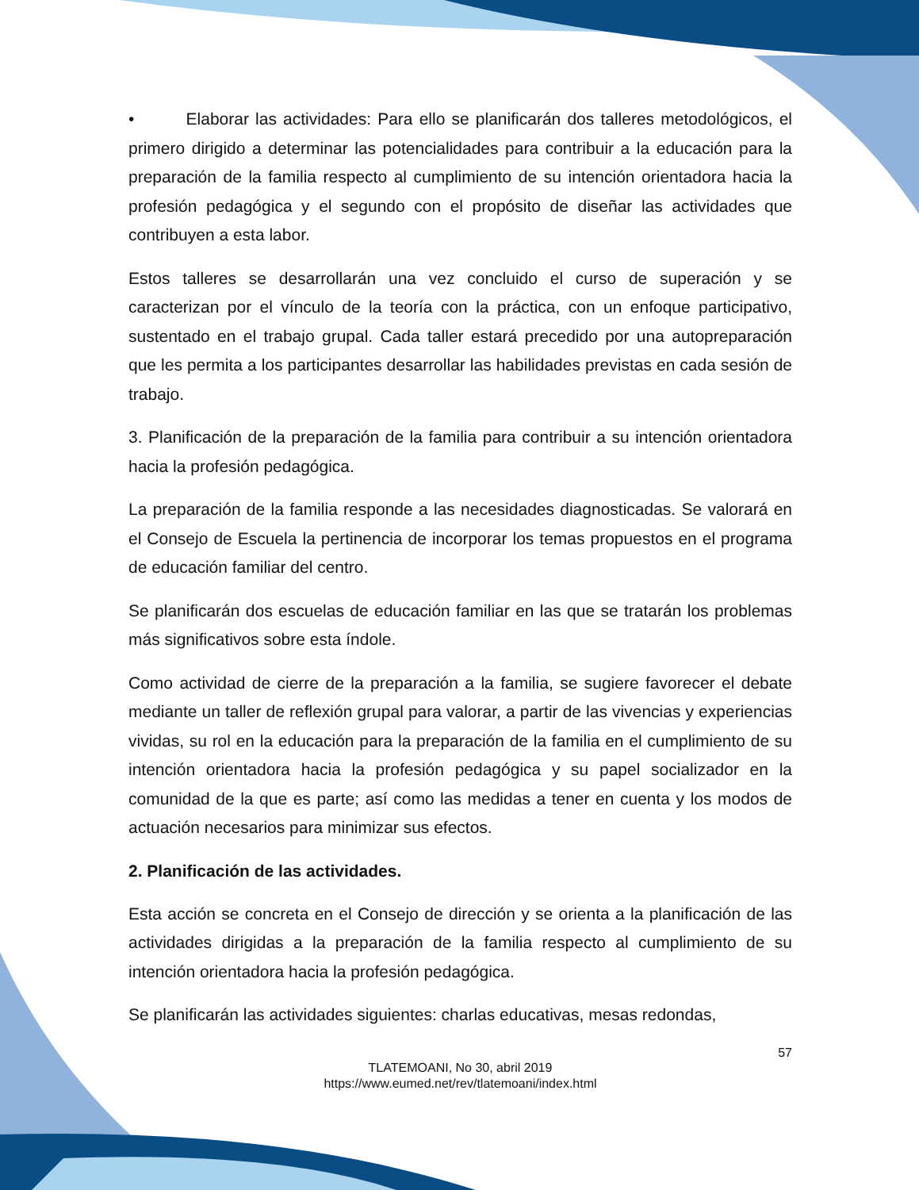• Elaborar las actividades: Para ello se planificarán dos talleres metodológicos, el primero dirigido a determinar las potencialidades para contribuir a la educación para la preparación de la familia respecto al cumplimiento de su intención orientadora hacia la profesión pedagógica y el segundo con el propósito de diseñar las actividades que contribuyen a esta labor.
Estos talleres se desarrollarán una vez concluido el curso de superación y se caracterizan por el vínculo de la teoría con la práctica, con un enfoque participativo, sustentado en el trabajo grupal. Cada taller estará precedido por una autopreparación que les permita a los participantes desarrollar las habilidades previstas en cada sesión de trabajo.
3. Planificación de la preparación de la familia para contribuir a su intención orientadora hacia la profesión pedagógica.
La preparación de la familia responde a las necesidades diagnosticadas. Se valorará en el Consejo de Escuela la pertinencia de incorporar los temas propuestos en el programa de educación familiar del centro.
Se planificarán dos escuelas de educación familiar en las que se tratarán los problemas más significativos sobre esta índole.
Como actividad de cierre de la preparación a la familia, se sugiere favorecer el debate mediante un taller de reflexión grupal para valorar, a partir de las vivencias y experiencias vividas, su rol en la educación para la preparación de la familia en el cumplimiento de su intención orientadora hacia la profesión pedagógica y su papel socializador en la comunidad de la que es parte; así como las medidas a tener en cuenta y los modos de actuación necesarios para minimizar sus efectos.
2. Planificación de las actividades.
Esta acción se concreta en el Consejo de dirección y se orienta a la planificación de las actividades dirigidas a la preparación de la familia respecto al cumplimiento de su intención orientadora hacia la profesión pedagógica.
Se planificarán las actividades siguientes: charlas educativas, mesas redondas,
57
TLATEMOANI, No 30, abril 2019
https://www.eumed.net/rev/tlatemoani/index.html